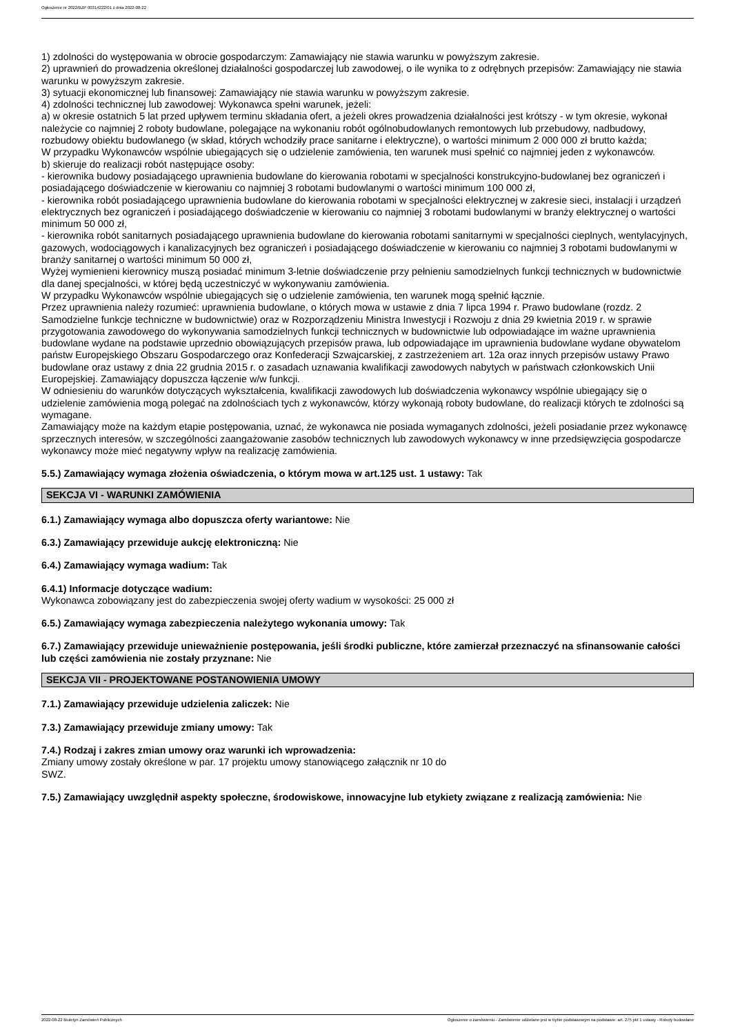Ogłoszenie nr 2022/BZP 00314222/01 z dnia 2022-08-22
1) zdolności do występowania w obrocie gospodarczym: Zamawiający nie stawia warunku w powyższym zakresie.
2) uprawnień do prowadzenia określonej działalności gospodarczej lub zawodowej, o ile wynika to z odrębnych przepisów: Zamawiający nie stawia warunku w powyższym zakresie.
3) sytuacji ekonomicznej lub finansowej: Zamawiający nie stawia warunku w powyższym zakresie.
4) zdolności technicznej lub zawodowej: Wykonawca spełni warunek, jeżeli:
a) w okresie ostatnich 5 lat przed upływem terminu składania ofert, a jeżeli okres prowadzenia działalności jest krótszy - w tym okresie, wykonał należycie co najmniej 2 roboty budowlane, polegające na wykonaniu robót ogólnobudowlanych remontowych lub przebudowy, nadbudowy, rozbudowy obiektu budowlanego (w skład, których wchodziły prace sanitarne i elektryczne), o wartości minimum 2 000 000 zł brutto każda;
W przypadku Wykonawców wspólnie ubiegających się o udzielenie zamówienia, ten warunek musi spełnić co najmniej jeden z wykonawców.
b) skieruje do realizacji robót następujące osoby:
- kierownika budowy posiadającego uprawnienia budowlane do kierowania robotami w specjalności konstrukcyjno-budowlanej bez ograniczeń i posiadającego doświadczenie w kierowaniu co najmniej 3 robotami budowlanymi o wartości minimum 100 000 zł,
- kierownika robót posiadającego uprawnienia budowlane do kierowania robotami w specjalności elektrycznej w zakresie sieci, instalacji i urządzeń elektrycznych bez ograniczeń i posiadającego doświadczenie w kierowaniu co najmniej 3 robotami budowlanymi w branży elektrycznej o wartości minimum 50 000 zł,
- kierownika robót sanitarnych posiadającego uprawnienia budowlane do kierowania robotami sanitarnymi w specjalności cieplnych, wentylacyjnych, gazowych, wodociągowych i kanalizacyjnych bez ograniczeń i posiadającego doświadczenie w kierowaniu co najmniej 3 robotami budowlanymi w branży sanitarnej o wartości minimum 50 000 zł,
Wyżej wymienieni kierownicy muszą posiadać minimum 3-letnie doświadczenie przy pełnieniu samodzielnych funkcji technicznych w budownictwie dla danej specjalności, w której będą uczestniczyć w wykonywaniu zamówienia.
W przypadku Wykonawców wspólnie ubiegających się o udzielenie zamówienia, ten warunek mogą spełnić łącznie.
Przez uprawnienia należy rozumieć: uprawnienia budowlane, o których mowa w ustawie z dnia 7 lipca 1994 r. Prawo budowlane (rozdz. 2 Samodzielne funkcje techniczne w budownictwie) oraz w Rozporządzeniu Ministra Inwestycji i Rozwoju z dnia 29 kwietnia 2019 r. w sprawie przygotowania zawodowego do wykonywania samodzielnych funkcji technicznych w budownictwie lub odpowiadające im ważne uprawnienia budowlane wydane na podstawie uprzednio obowiązujących przepisów prawa, lub odpowiadające im uprawnienia budowlane wydane obywatelom państw Europejskiego Obszaru Gospodarczego oraz Konfederacji Szwajcarskiej, z zastrzeżeniem art. 12a oraz innych przepisów ustawy Prawo budowlane oraz ustawy z dnia 22 grudnia 2015 r. o zasadach uznawania kwalifikacji zawodowych nabytych w państwach członkowskich Unii Europejskiej. Zamawiający dopuszcza łączenie w/w funkcji.
W odniesieniu do warunków dotyczących wykształcenia, kwalifikacji zawodowych lub doświadczenia wykonawcy wspólnie ubiegający się o udzielenie zamówienia mogą polegać na zdolnościach tych z wykonawców, którzy wykonają roboty budowlane, do realizacji których te zdolności są wymagane.
Zamawiający może na każdym etapie postępowania, uznać, że wykonawca nie posiada wymaganych zdolności, jeżeli posiadanie przez wykonawcę sprzecznych interesów, w szczególności zaangażowanie zasobów technicznych lub zawodowych wykonawcy w inne przedsięwzięcia gospodarcze wykonawcy może mieć negatywny wpływ na realizację zamówienia.
5.5.) Zamawiający wymaga złożenia oświadczenia, o którym mowa w art.125 ust. 1 ustawy: Tak
SEKCJA VI - WARUNKI ZAMÓWIENIA
6.1.) Zamawiający wymaga albo dopuszcza oferty wariantowe: Nie
6.3.) Zamawiający przewiduje aukcję elektroniczną: Nie
6.4.) Zamawiający wymaga wadium: Tak
6.4.1) Informacje dotyczące wadium:
Wykonawca zobowiązany jest do zabezpieczenia swojej oferty wadium w wysokości: 25 000 zł
6.5.) Zamawiający wymaga zabezpieczenia należytego wykonania umowy: Tak
6.7.) Zamawiający przewiduje unieważnienie postępowania, jeśli środki publiczne, które zamierzał przeznaczyć na sfinansowanie całości lub części zamówienia nie zostały przyznane: Nie
SEKCJA VII - PROJEKTOWANE POSTANOWIENIA UMOWY
7.1.) Zamawiający przewiduje udzielenia zaliczek: Nie
7.3.) Zamawiający przewiduje zmiany umowy: Tak
7.4.) Rodzaj i zakres zmian umowy oraz warunki ich wprowadzenia:
Zmiany umowy zostały określone w par. 17 projektu umowy stanowiącego załącznik nr 10 do
SWZ.
7.5.) Zamawiający uwzględnił aspekty społeczne, środowiskowe, innowacyjne lub etykiety związane z realizacją zamówienia: Nie
2022-08-22 Biuletyn Zamówień Publicznych Ogłoszenie o zamówieniu - Zamówienie udzielane jest w trybie podstawowym na podstawie: art. 275 pkt 1 ustawy - Roboty budowlane